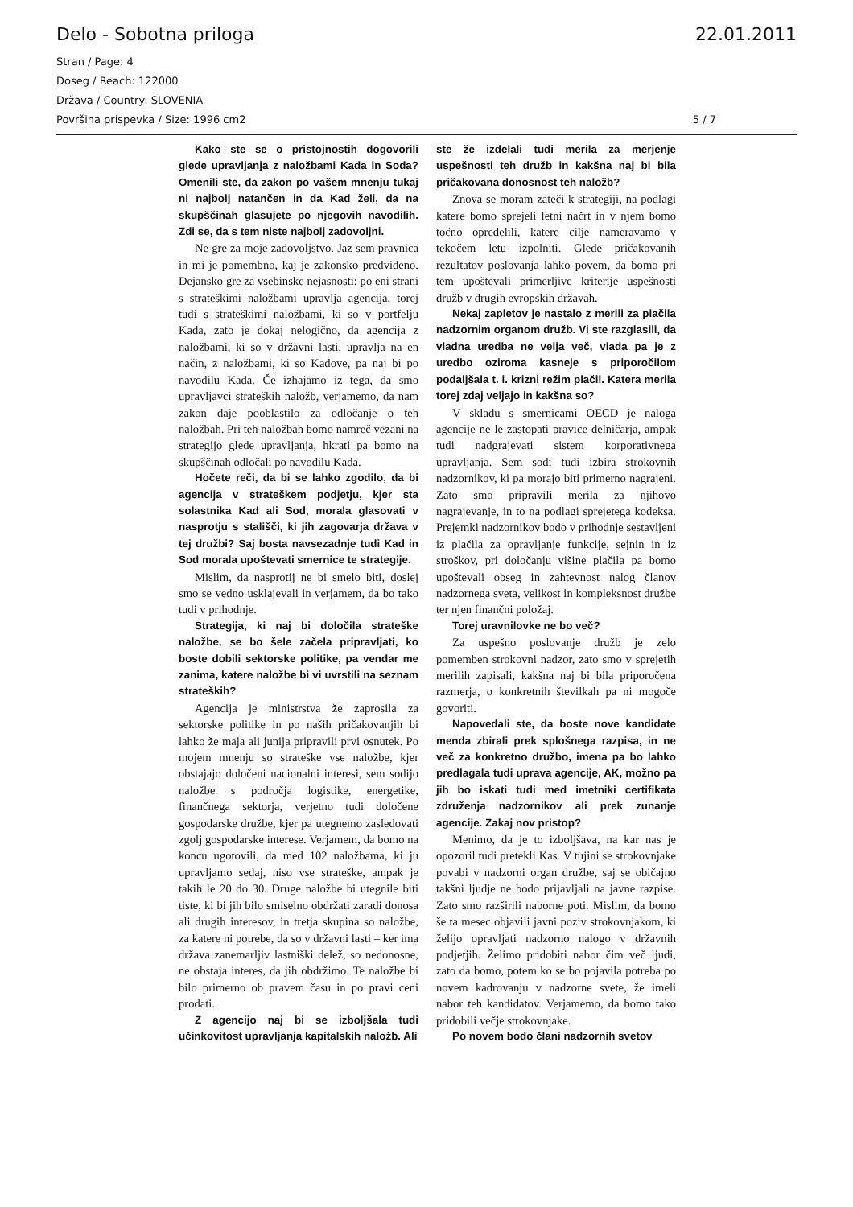Delo - Sobotna priloga 22.01.2011
Stran / Page: 4
Doseg / Reach: 122000
Država / Country: SLOVENIA
Površina prispevka / Size: 1996 cm2 5 / 7
Kako ste se o pristojnostih dogovorili glede upravljanja z naložbami Kada in Soda? Omenili ste, da zakon po vašem mnenju tukaj ni najbolj natančen in da Kad želi, da na skupščinah glasujete po njegovih navodilih. Zdi se, da s tem niste najbolj zadovoljni.
Ne gre za moje zadovoljstvo. Jaz sem pravnica in mi je pomembno, kaj je zakonsko predvideno. Dejansko gre za vsebinske nejasnosti: po eni strani s strateškimi naložbami upravlja agencija, torej tudi s strateškimi naložbami, ki so v portfelju Kada, zato je dokaj nelogično, da agencija z naložbami, ki so v državni lasti, upravlja na en način, z naložbami, ki so Kadove, pa naj bi po navodilu Kada. Če izhajamo iz tega, da smo upravljavci strateških naložb, verjamemo, da nam zakon daje pooblastilo za odločanje o teh naložbah. Pri teh naložbah bomo namreč vezani na strategijo glede upravljanja, hkrati pa bomo na skupščinah odločali po navodilu Kada.
Hočete reči, da bi se lahko zgodilo, da bi agencija v strateškem podjetju, kjer sta solastnika Kad ali Sod, morala glasovati v nasprotju s stališči, ki jih zagovarja država v tej družbi? Saj bosta navsezadnje tudi Kad in Sod morala upoštevati smernice te strategije.
Mislim, da nasprotij ne bi smelo biti, doslej smo se vedno usklajevali in verjamem, da bo tako tudi v prihodnje.
Strategija, ki naj bi določila strateške naložbe, se bo šele začela pripravljati, ko boste dobili sektorske politike, pa vendar me zanima, katere naložbe bi vi uvrstili na seznam strateških?
Agencija je ministrstva že zaprosila za sektorske politike in po naših pričakovanjih bi lahko že maja ali junija pripravili prvi osnutek. Po mojem mnenju so strateške vse naložbe, kjer obstajajo določeni nacionalni interesi, sem sodijo naložbe s področja logistike, energetike, finančnega sektorja, verjetno tudi določene gospodarske družbe, kjer pa utegnemo zasledovati zgolj gospodarske interese. Verjamem, da bomo na koncu ugotovili, da med 102 naložbama, ki ju upravljamo sedaj, niso vse strateške, ampak je takih le 20 do 30. Druge naložbe bi utegnile biti tiste, ki bi jih bilo smiselno obdržati zaradi donosa ali drugih interesov, in tretja skupina so naložbe, za katere ni potrebe, da so v državni lasti – ker ima država zanemarljiv lastniški delež, so nedonosne, ne obstaja interes, da jih obdržimo. Te naložbe bi bilo primerno ob pravem času in po pravi ceni prodati.
Z agencijo naj bi se izboljšala tudi učinkovitost upravljanja kapitalskih naložb. Ali
ste že izdelali tudi merila za merjenje uspešnosti teh družb in kakšna naj bi bila pričakovana donosnost teh naložb?
Znova se moram zateči k strategiji, na podlagi katere bomo sprejeli letni načrt in v njem bomo točno opredelili, katere cilje nameravamo v tekočem letu izpolniti. Glede pričakovanih rezultatov poslovanja lahko povem, da bomo pri tem upoštevali primerljive kriterije uspešnosti družb v drugih evropskih državah.
Nekaj zapletov je nastalo z merili za plačila nadzornim organom družb. Vi ste razglasili, da vladna uredba ne velja več, vlada pa je z uredbo oziroma kasneje s priporočilom podaljšala t. i. krizni režim plačil. Katera merila torej zdaj veljajo in kakšna so?
V skladu s smernicami OECD je naloga agencije ne le zastopati pravice delničarja, ampak tudi nadgrajevati sistem korporativnega upravljanja. Sem sodi tudi izbira strokovnih nadzornikov, ki pa morajo biti primerno nagrajeni. Zato smo pripravili merila za njihovo nagrajevanje, in to na podlagi sprejetega kodeksa. Prejemki nadzornikov bodo v prihodnje sestavljeni iz plačila za opravljanje funkcije, sejnin in iz stroškov, pri določanju višine plačila pa bomo upoštevali obseg in zahtevnost nalog članov nadzornega sveta, velikost in kompleksnost družbe ter njen finančni položaj.
Torej uravnilovke ne bo več?
Za uspešno poslovanje družb je zelo pomemben strokovni nadzor, zato smo v sprejetih merilih zapisali, kakšna naj bi bila priporočena razmerja, o konkretnih številkah pa ni mogoče govoriti.
Napovedali ste, da boste nove kandidate menda zbirali prek splošnega razpisa, in ne več za konkretno družbo, imena pa bo lahko predlagala tudi uprava agencije, AK, možno pa jih bo iskati tudi med imetniki certifikata združenja nadzornikov ali prek zunanje agencije. Zakaj nov pristop?
Menimo, da je to izboljšava, na kar nas je opozoril tudi pretekli Kas. V tujini se strokovnjake povabi v nadzorni organ družbe, saj se običajno takšni ljudje ne bodo prijavljali na javne razpise. Zato smo razširili naborne poti. Mislim, da bomo še ta mesec objavili javni poziv strokovnjakom, ki želijo opravljati nadzorno nalogo v državnih podjetjih. Želimo pridobiti nabor čim več ljudi, zato da bomo, potem ko se bo pojavila potreba po novem kadrovanju v nadzorne svete, že imeli nabor teh kandidatov. Verjamemo, da bomo tako pridobili večje strokovnjake.
Po novem bodo člani nadzornih svetov